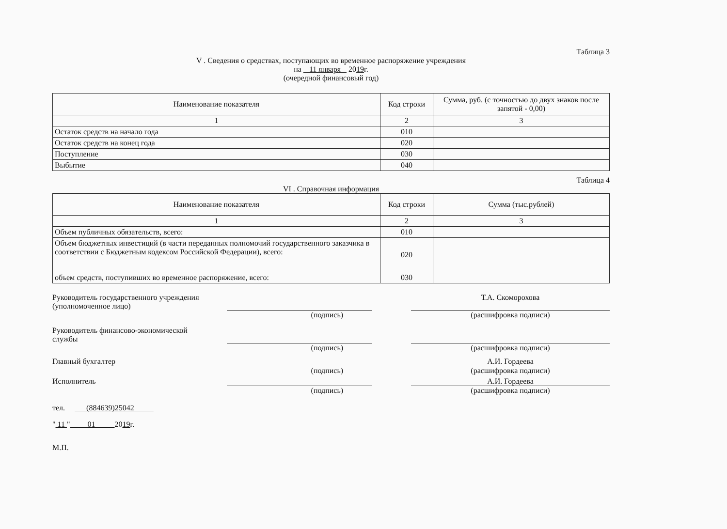Таблица 3
V . Сведения о средствах, поступающих во временное распоряжение учреждения
на 11 января 2019г.
(очередной финансовый год)
| Наименование показателя | Код строки | Сумма, руб. (с точностью до двух знаков после запятой - 0,00) |
| --- | --- | --- |
| 1 | 2 | 3 |
| Остаток средств на начало года | 010 | |
| Остаток средств на конец года | 020 | |
| Поступление | 030 | |
| Выбытие | 040 | |
Таблица 4
VI . Справочная информация
| Наименование показателя | Код строки | Сумма (тыс.рублей) |
| --- | --- | --- |
| 1 | 2 | 3 |
| Объем публичных обязательств, всего: | 010 | |
| Объем бюджетных инвестиций (в части переданных полномочий государственного заказчика в соответствии с Бюджетным кодексом Российской Федерации), всего: | 020 | |
| объем средств, поступивших во временное распоряжение, всего: | 030 | |
Руководитель государственного учреждения
(уполномоченное лицо)
Т.А. Скоморохова
(подпись) (расшифровка подписи)
Руководитель финансово-экономической
службы
(подпись) (расшифровка подписи)
Главный бухгалтер А.И. Гордеева
(подпись) (расшифровка подписи)
Исполнитель А.И. Гордеева
(подпись) (расшифровка подписи)
тел. (884639)25042
" 11 " 01 2019г.
М.П.